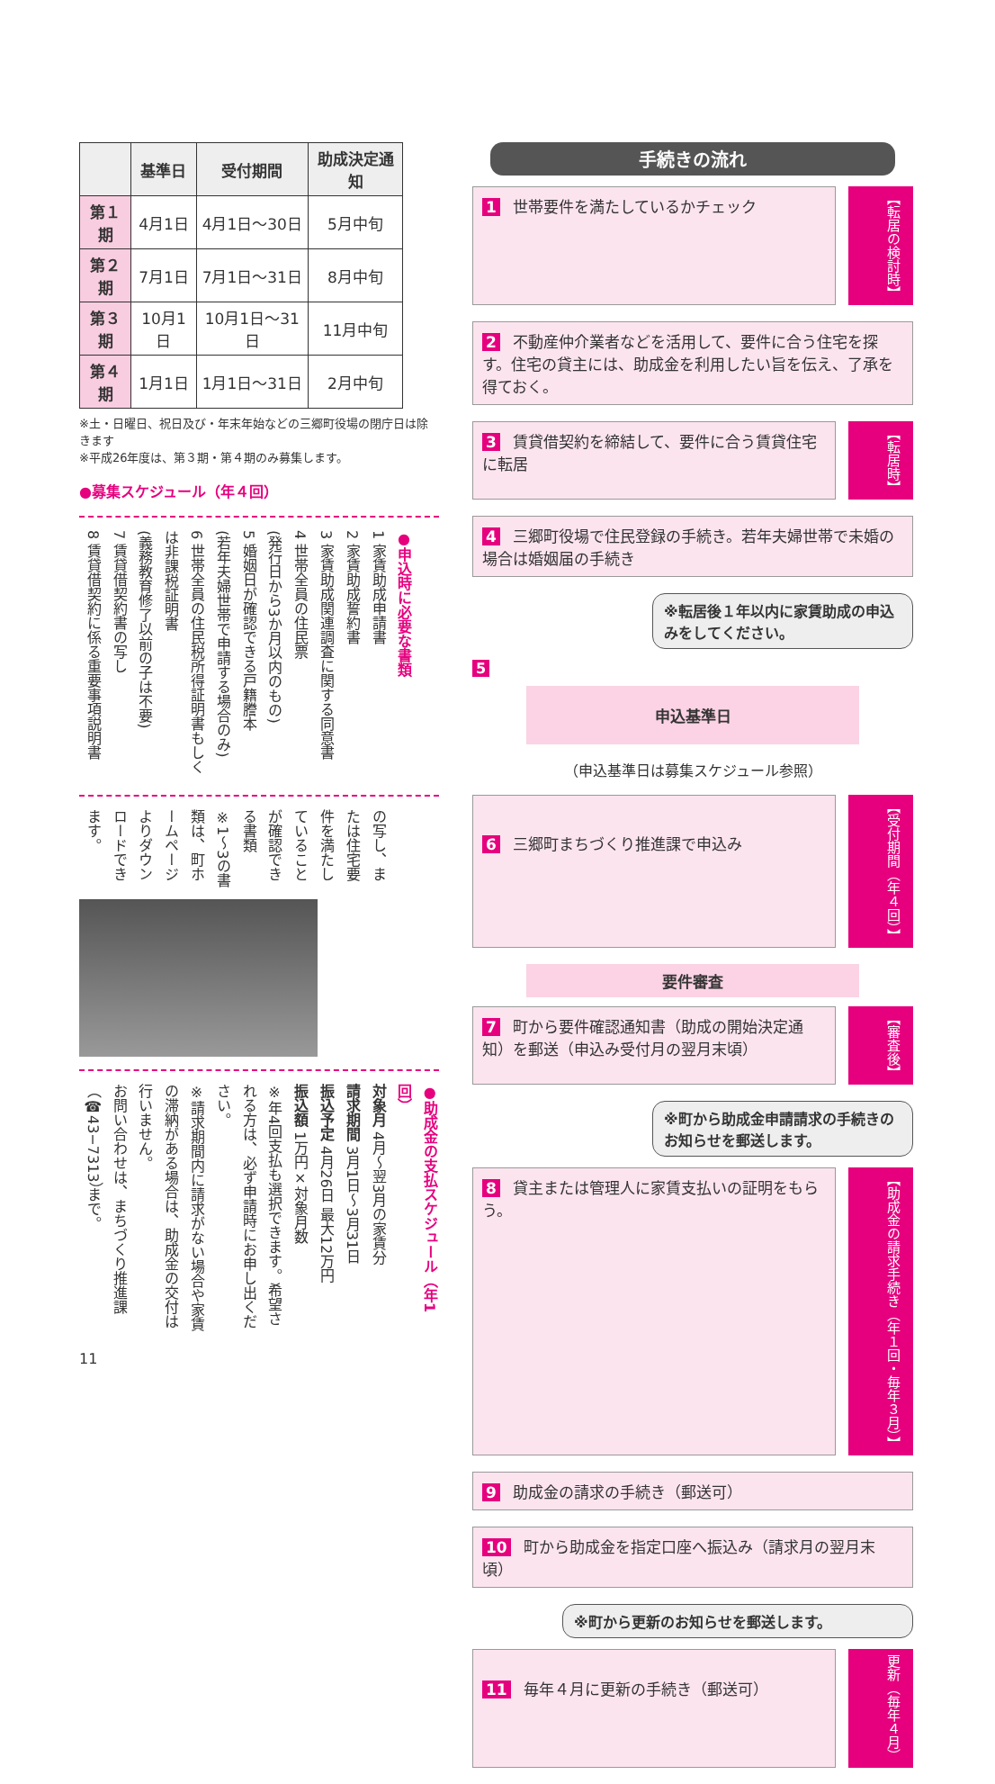| | 基準日 | 受付期間 | 助成決定通知 |
| --- | --- | --- | --- |
| 第１期 | 4月1日 | 4月1日〜30日 | 5月中旬 |
| 第２期 | 7月1日 | 7月1日〜31日 | 8月中旬 |
| 第３期 | 10月1日 | 10月1日〜31日 | 11月中旬 |
| 第４期 | 1月1日 | 1月1日〜31日 | 2月中旬 |
※土・日曜日、祝日及び・年末年始などの三郷町役場の閉庁日は除きます
※平成26年度は、第３期・第４期のみ募集します。
●募集スケジュール（年４回）
●申込時に必要な書類
1 家賃助成申請書
2 家賃助成誓約書
3 家賃助成関連調査に関する同意書
4 世帯全員の住民票
(発行日から3か月以内のもの)
5 婚姻日が確認できる戸籍謄本
(若年夫婦世帯で申請する場合のみ)
6 世帯全員の住民税所得証明書もしくは非課税証明書
(義務教育修了以前の子は不要)
7 賃貸借契約書の写し
8 賃貸借契約に係る重要事項説明書
の写し、または住宅要件を満たしていることが確認できる書類
※1〜3の書類は、町ホームページよりダウンロードできます。
●助成金の支払スケジュール（年1回）
対象月 4月〜翌3月の家賃分
請求期間 3月1日〜3月31日
振込予定 4月26日 最大12万円
振込額 1万円×対象月数
※年4回支払も選択できます。希望される方は、必ず申請時にお申し出ください。
※請求期間内に請求がない場合や家賃の滞納がある場合は、助成金の交付は行いません。
お問い合わせは、まちづくり推進課（☎43−7313）まで。
11
手続きの流れ
1 世帯要件を満たしているかチェック
【転居の検討時】
2 不動産仲介業者などを活用して、要件に合う住宅を探す。住宅の貸主には、助成金を利用したい旨を伝え、了承を得ておく。
3 賃貸借契約を締結して、要件に合う賃貸住宅に転居
【転居時】
4 三郷町役場で住民登録の手続き。若年夫婦世帯で未婚の場合は婚姻届の手続き
※転居後１年以内に家賃助成の申込みをしてください。
5
申込基準日
（申込基準日は募集スケジュール参照）
6 三郷町まちづくり推進課で申込み
【受付期間（年４回）】
要件審査
7 町から要件確認通知書（助成の開始決定通知）を郵送（申込み受付月の翌月末頃）
【審査後】
※町から助成金申請請求の手続きのお知らせを郵送します。
8 貸主または管理人に家賃支払いの証明をもらう。
【助成金の請求手続き（年１回・毎年３月）】
9 助成金の請求の手続き（郵送可）
10 町から助成金を指定口座へ振込み（請求月の翌月末頃）
※町から更新のお知らせを郵送します。
11 毎年４月に更新の手続き（郵送可）
更新（毎年４月）